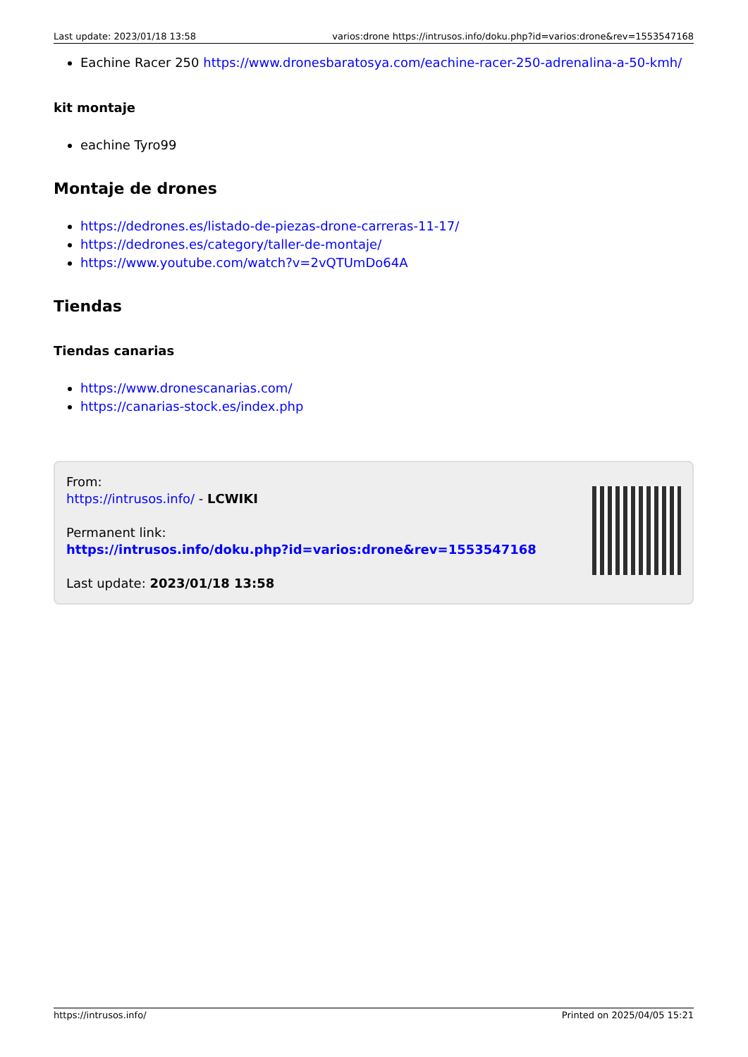Last update: 2023/01/18 13:58 varios:drone https://intrusos.info/doku.php?id=varios:drone&rev=1553547168
Eachine Racer 250 https://www.dronesbaratosya.com/eachine-racer-250-adrenalina-a-50-kmh/
kit montaje
eachine Tyro99
Montaje de drones
https://dedrones.es/listado-de-piezas-drone-carreras-11-17/
https://dedrones.es/category/taller-de-montaje/
https://www.youtube.com/watch?v=2vQTUmDo64A
Tiendas
Tiendas canarias
https://www.dronescanarias.com/
https://canarias-stock.es/index.php
From:
https://intrusos.info/ - LCWIKI
Permanent link:
https://intrusos.info/doku.php?id=varios:drone&rev=1553547168
Last update: 2023/01/18 13:58
https://intrusos.info/ Printed on 2025/04/05 15:21